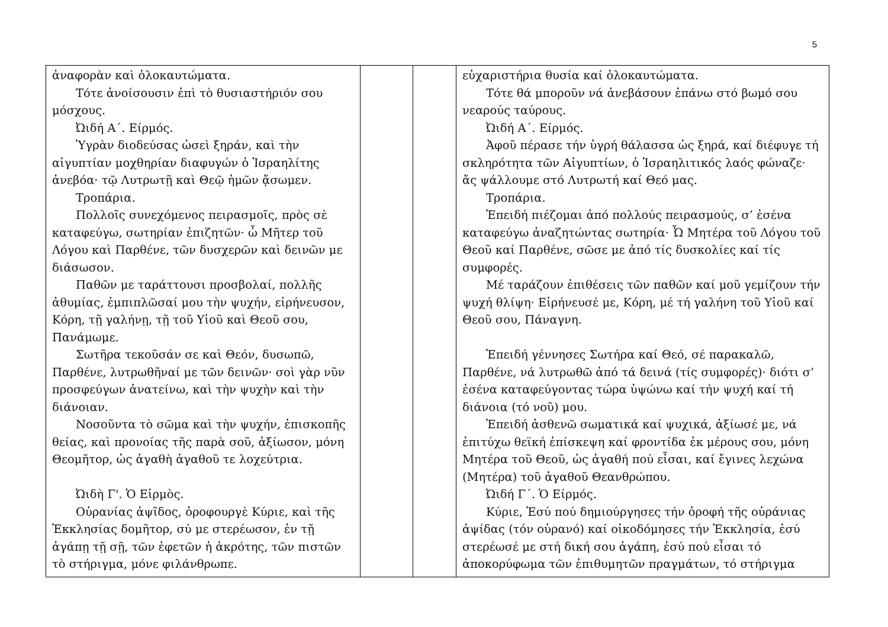5
| ἀναφορὰν καὶ ὁλοκαυτώματα. Τότε ἀνοίσουσιν ἐπὶ τὸ θυσιαστήριόν σου μόσχους. Ὠιδή Α΄. Είρμός. Ὑγρὰν διοδεύσας ὡσεὶ ξηράν, καὶ τὴν αἰγυπτίαν μοχθηρίαν διαφυγών ὁ Ἰσραηλίτης ἀνεβόα· τῷ Λυτρωτῇ καὶ Θεῷ ἡμῶν ᾄσωμεν. Τροπάρια. Πολλοῖς συνεχόμενος πειρασμοῖς, πρὸς σὲ καταφεύγω, σωτηρίαν ἐπιζητῶν· ὦ Μῆτερ τοῦ Λόγου καὶ Παρθένε, τῶν δυσχερῶν καὶ δεινῶν με διάσωσον. Παθῶν με ταράττουσι προσβολαί, πολλῆς ἀθυμίας, ἐμπιπλῶσαί μου τὴν ψυχήν, εἰρήνευσον, Κόρη, τῇ γαλήνῃ, τῇ τοῦ Υἱοῦ καὶ Θεοῦ σου, Πανάμωμε. Σωτῆρα τεκοῦσάν σε καὶ Θεόν, δυσωπῶ, Παρθένε, λυτρωθῆναί με τῶν δεινῶν· σοὶ γὰρ νῦν προσφεύγων ἀνατείνω, καὶ τὴν ψυχὴν καὶ τὴν διάνοιαν. Νοσοῦντα τὸ σῶμα καὶ τὴν ψυχήν, ἐπισκοπῆς θείας, καὶ προνοίας τῆς παρὰ σοῦ, ἀξίωσον, μόνη Θεομῆτορ, ὡς ἀγαθὴ ἀγαθοῦ τε λοχεύτρια. Ὠιδὴ Γ'. Ὁ Εἱρμὸς. Οὐρανίας ἁψῖδος, ὀροφουργὲ Κύριε, καὶ τῆς Ἐκκλησίας δομῆτορ, σύ με στερέωσον, ἐν τῇ ἀγάπῃ τῇ σῇ, τῶν ἐφετῶν ἡ ἀκρότης, τῶν πιστῶν τὸ στήριγμα, μόνε φιλάνθρωπε. | | | εὐχαριστήρια θυσία καί ὁλοκαυτώματα. Τότε θά μποροῦν νά ἀνεβάσουν ἐπάνω στό βωμό σου νεαρούς ταύρους. Ὠιδή Α΄. Είρμός. Ἀφοῦ πέρασε τήν ὑγρή θάλασσα ὡς ξηρά, καί διέφυγε τή σκληρότητα τῶν Αἰγυπτίων, ὁ Ἰσραηλιτικός λαός φώναζε· ἄς ψάλλουμε στό Λυτρωτή καί Θεό μας. Τροπάρια. Ἐπειδή πιέζομαι ἀπό πολλούς πειρασμούς, σ’ ἐσένα καταφεύγω ἀναζητώντας σωτηρία· Ὦ Μητέρα τοῦ Λόγου τοῦ Θεοῦ καί Παρθένε, σῶσε με ἀπό τίς δυσκολίες καί τίς συμφορές. Μέ ταράζουν ἐπιθέσεις τῶν παθῶν καί μοῦ γεμίζουν τήν ψυχή θλίψη· Εἰρήνευσέ με, Κόρη, μέ τή γαλήνη τοῦ Υἱοῦ καί Θεοῦ σου, Πάναγνη. Ἐπειδή γέννησες Σωτήρα καί Θεό, σέ παρακαλῶ, Παρθένε, νά λυτρωθῶ ἀπό τά δεινά (τίς συμφορές)· διότι σ’ ἐσένα καταφεύγοντας τώρα ὑψώνω καί τήν ψυχή καί τή διάνοια (τό νοῦ) μου. Ἐπειδή ἀσθενῶ σωματικά καί ψυχικά, ἀξίωσέ με, νά ἐπιτύχω θεϊκή ἐπίσκεψη καί φροντίδα ἐκ μέρους σου, μόνη Μητέρα τοῦ Θεοῦ, ὡς ἀγαθή πού εἶσαι, καί ἔγινες λεχώνα (Μητέρα) τοῦ ἀγαθοῦ Θεανθρώπου. Ὠιδή Γ΄. Ὁ Είρμός. Κύριε, Ἐσύ πού δημιούργησες τήν ὀροφή τῆς οὐράνιας ἁψίδας (τόν οὐρανό) καί οἰκοδόμησες τήν Ἐκκλησία, ἐσύ στερέωσέ με στή δική σου ἀγάπη, ἐσύ πού εἶσαι τό ἀποκορύφωμα τῶν ἐπιθυμητῶν πραγμάτων, τό στήριγμα |